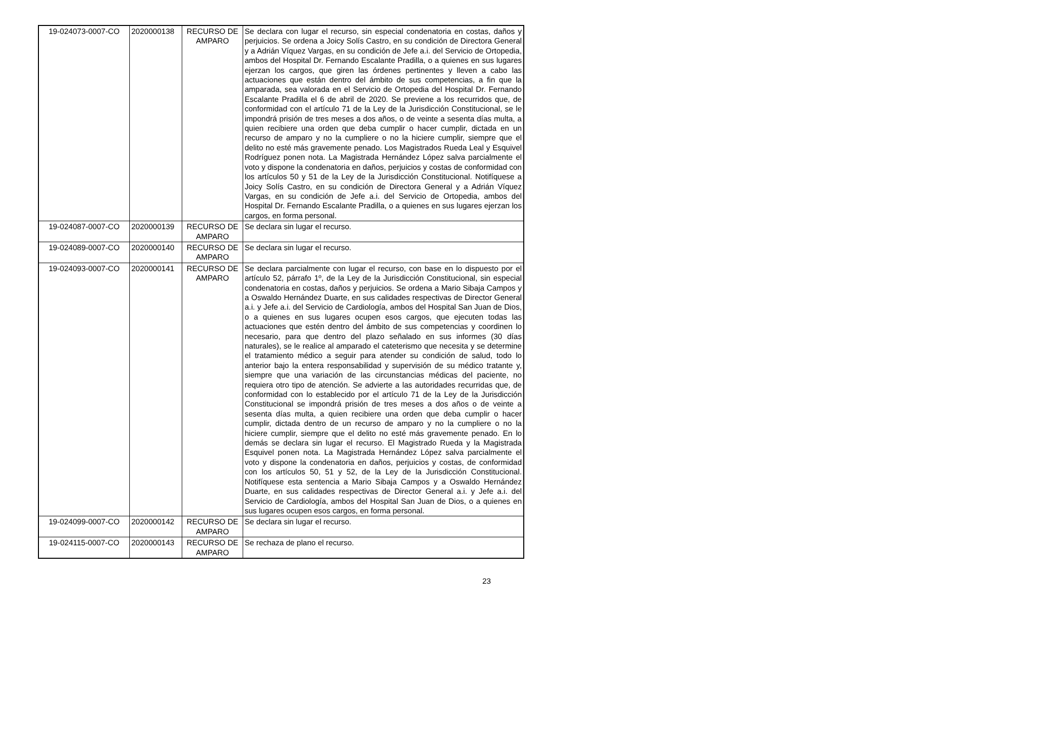| 19-024073-0007-CO | 2020000138 | RECURSO DE AMPARO | Se declara con lugar el recurso, sin especial condenatoria en costas, daños y perjuicios. Se ordena a Joicy Solís Castro, en su condición de Directora General y a Adrián Víquez Vargas, en su condición de Jefe a.i. del Servicio de Ortopedia, ambos del Hospital Dr. Fernando Escalante Pradilla, o a quienes en sus lugares ejerzan los cargos, que giren las órdenes pertinentes y lleven a cabo las actuaciones que están dentro del ámbito de sus competencias, a fin que la amparada, sea valorada en el Servicio de Ortopedia del Hospital Dr. Fernando Escalante Pradilla el 6 de abril de 2020. Se previene a los recurridos que, de conformidad con el artículo 71 de la Ley de la Jurisdicción Constitucional, se le impondrá prisión de tres meses a dos años, o de veinte a sesenta días multa, a quien recibiere una orden que deba cumplir o hacer cumplir, dictada en un recurso de amparo y no la cumpliere o no la hiciere cumplir, siempre que el delito no esté más gravemente penado. Los Magistrados Rueda Leal y Esquivel Rodríguez ponen nota. La Magistrada Hernández López salva parcialmente el voto y dispone la condenatoria en daños, perjuicios y costas de conformidad con los artículos 50 y 51 de la Ley de la Jurisdicción Constitucional. Notifíquese a Joicy Solís Castro, en su condición de Directora General y a Adrián Víquez Vargas, en su condición de Jefe a.i. del Servicio de Ortopedia, ambos del Hospital Dr. Fernando Escalante Pradilla, o a quienes en sus lugares ejerzan los cargos, en forma personal. |
| 19-024087-0007-CO | 2020000139 | RECURSO DE AMPARO | Se declara sin lugar el recurso. |
| 19-024089-0007-CO | 2020000140 | RECURSO DE AMPARO | Se declara sin lugar el recurso. |
| 19-024093-0007-CO | 2020000141 | RECURSO DE AMPARO | Se declara parcialmente con lugar el recurso, con base en lo dispuesto por el artículo 52, párrafo 1º, de la Ley de la Jurisdicción Constitucional, sin especial condenatoria en costas, daños y perjuicios. Se ordena a Mario Sibaja Campos y a Oswaldo Hernández Duarte, en sus calidades respectivas de Director General a.i. y Jefe a.i. del Servicio de Cardiología, ambos del Hospital San Juan de Dios, o a quienes en sus lugares ocupen esos cargos, que ejecuten todas las actuaciones que estén dentro del ámbito de sus competencias y coordinen lo necesario, para que dentro del plazo señalado en sus informes (30 días naturales), se le realice al amparado el cateterismo que necesita y se determine el tratamiento médico a seguir para atender su condición de salud, todo lo anterior bajo la entera responsabilidad y supervisión de su médico tratante y, siempre que una variación de las circunstancias médicas del paciente, no requiera otro tipo de atención. Se advierte a las autoridades recurridas que, de conformidad con lo establecido por el artículo 71 de la Ley de la Jurisdicción Constitucional se impondrá prisión de tres meses a dos años o de veinte a sesenta días multa, a quien recibiere una orden que deba cumplir o hacer cumplir, dictada dentro de un recurso de amparo y no la cumpliere o no la hiciere cumplir, siempre que el delito no esté más gravemente penado. En lo demás se declara sin lugar el recurso. El Magistrado Rueda y la Magistrada Esquivel ponen nota. La Magistrada Hernández López salva parcialmente el voto y dispone la condenatoria en daños, perjuicios y costas, de conformidad con los artículos 50, 51 y 52, de la Ley de la Jurisdicción Constitucional. Notifíquese esta sentencia a Mario Sibaja Campos y a Oswaldo Hernández Duarte, en sus calidades respectivas de Director General a.i. y Jefe a.i. del Servicio de Cardiología, ambos del Hospital San Juan de Dios, o a quienes en sus lugares ocupen esos cargos, en forma personal. |
| 19-024099-0007-CO | 2020000142 | RECURSO DE AMPARO | Se declara sin lugar el recurso. |
| 19-024115-0007-CO | 2020000143 | RECURSO DE AMPARO | Se rechaza de plano el recurso. |
23